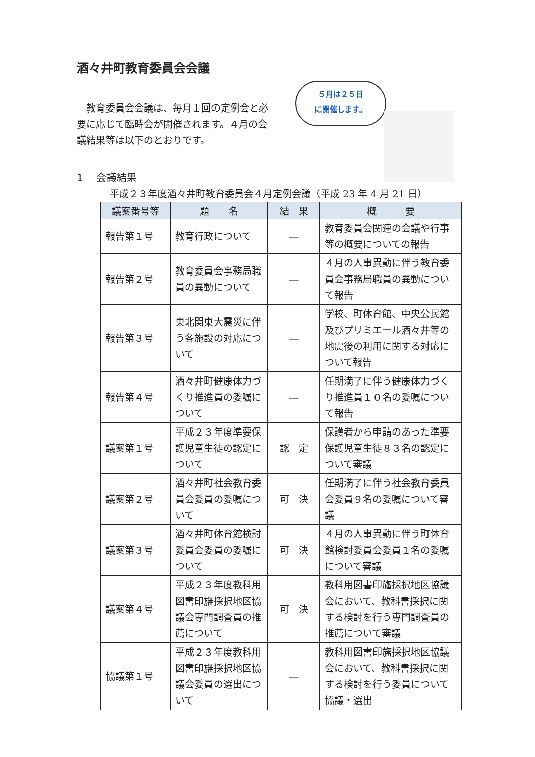酒々井町教育委員会会議
　教育委員会会議は、毎月１回の定例会と必要に応じて臨時会が開催されます。４月の会議結果等は以下のとおりです。
５月は２５日
に開催します。
1　 会議結果
平成２３年度酒々井町教育委員会４月定例会議（平成 23 年 4 月 21 日）
| 議案番号等 | 題 名 | 結 果 | 概 要 |
| --- | --- | --- | --- |
| 報告第１号 | 教育行政について | ― | 教育委員会関連の会議や行事等の概要についての報告 |
| 報告第２号 | 教育委員会事務局職員の異動について | ― | ４月の人事異動に伴う教育委員会事務局職員の異動について報告 |
| 報告第３号 | 東北関東大震災に伴う各施設の対応について | ― | 学校、町体育館、中央公民館及びプリミエール酒々井等の地震後の利用に関する対応について報告 |
| 報告第４号 | 酒々井町健康体力づくり推進員の委嘱について | ― | 任期満了に伴う健康体力づくり推進員１０名の委嘱について報告 |
| 議案第１号 | 平成２３年度準要保護児童生徒の認定について | 認 定 | 保護者から申請のあった準要保護児童生徒８３名の認定について審議 |
| 議案第２号 | 酒々井町社会教育委員会委員の委嘱について | 可 決 | 任期満了に伴う社会教育委員会委員９名の委嘱について審議 |
| 議案第３号 | 酒々井町体育館検討委員会委員の委嘱について | 可 決 | ４月の人事異動に伴う町体育館検討委員会委員１名の委嘱について審議 |
| 議案第４号 | 平成２３年度教科用図書印旛採択地区協議会専門調査員の推薦について | 可 決 | 教科用図書印旛採択地区協議会において、教科書採択に関する検討を行う専門調査員の推薦について審議 |
| 協議第１号 | 平成２３年度教科用図書印旛採択地区協議会委員の選出について | ― | 教科用図書印旛採択地区協議会において、教科書採択に関する検討を行う委員について協議・選出 |